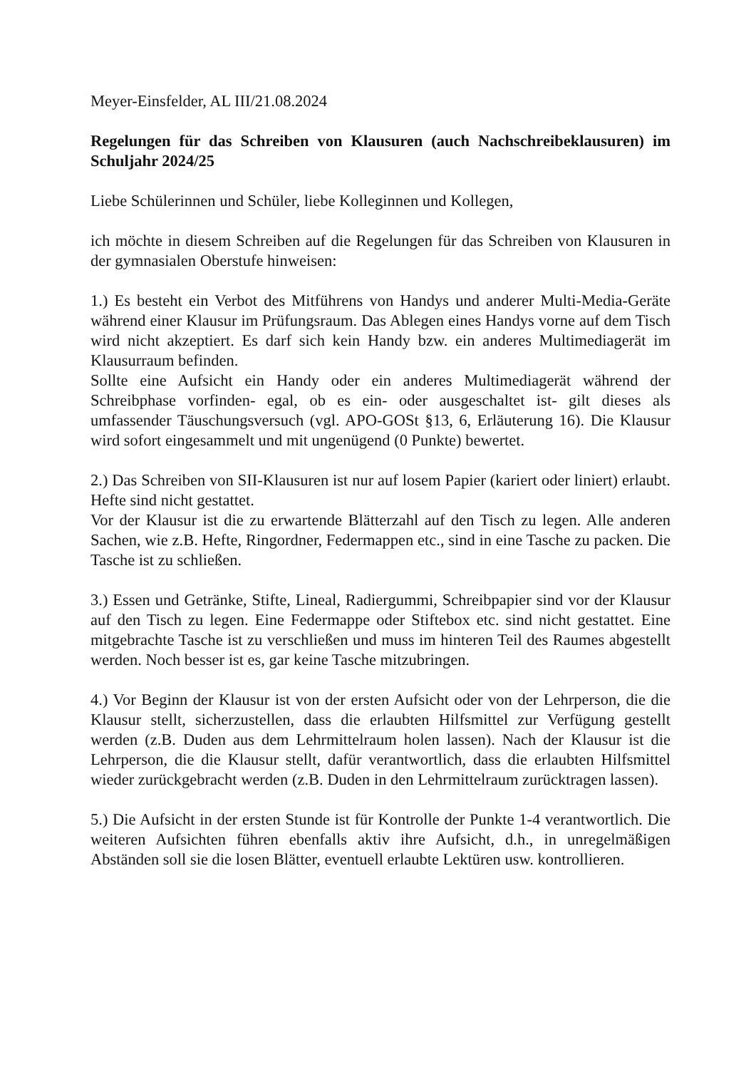Meyer-Einsfelder, AL III/21.08.2024
Regelungen für das Schreiben von Klausuren (auch Nachschreibeklausuren) im Schuljahr 2024/25
Liebe Schülerinnen und Schüler, liebe Kolleginnen und Kollegen,
ich möchte in diesem Schreiben auf die Regelungen für das Schreiben von Klausuren in der gymnasialen Oberstufe hinweisen:
1.) Es besteht ein Verbot des Mitführens von Handys und anderer Multi-Media-Geräte während einer Klausur im Prüfungsraum. Das Ablegen eines Handys vorne auf dem Tisch wird nicht akzeptiert. Es darf sich kein Handy bzw. ein anderes Multimediagerät im Klausurraum befinden.
Sollte eine Aufsicht ein Handy oder ein anderes Multimediagerät während der Schreibphase vorfinden- egal, ob es ein- oder ausgeschaltet ist- gilt dieses als umfassender Täuschungsversuch (vgl. APO-GOSt §13, 6, Erläuterung 16). Die Klausur wird sofort eingesammelt und mit ungenügend (0 Punkte) bewertet.
2.) Das Schreiben von SII-Klausuren ist nur auf losem Papier (kariert oder liniert) erlaubt. Hefte sind nicht gestattet.
Vor der Klausur ist die zu erwartende Blätterzahl auf den Tisch zu legen. Alle anderen Sachen, wie z.B. Hefte, Ringordner, Federmappen etc., sind in eine Tasche zu packen. Die Tasche ist zu schließen.
3.) Essen und Getränke, Stifte, Lineal, Radiergummi, Schreibpapier sind vor der Klausur auf den Tisch zu legen. Eine Federmappe oder Stiftebox etc. sind nicht gestattet. Eine mitgebrachte Tasche ist zu verschließen und muss im hinteren Teil des Raumes abgestellt werden. Noch besser ist es, gar keine Tasche mitzubringen.
4.) Vor Beginn der Klausur ist von der ersten Aufsicht oder von der Lehrperson, die die Klausur stellt, sicherzustellen, dass die erlaubten Hilfsmittel zur Verfügung gestellt werden (z.B. Duden aus dem Lehrmittelraum holen lassen). Nach der Klausur ist die Lehrperson, die die Klausur stellt, dafür verantwortlich, dass die erlaubten Hilfsmittel wieder zurückgebracht werden (z.B. Duden in den Lehrmittelraum zurücktragen lassen).
5.) Die Aufsicht in der ersten Stunde ist für Kontrolle der Punkte 1-4 verantwortlich. Die weiteren Aufsichten führen ebenfalls aktiv ihre Aufsicht, d.h., in unregelmäßigen Abständen soll sie die losen Blätter, eventuell erlaubte Lektüren usw. kontrollieren.